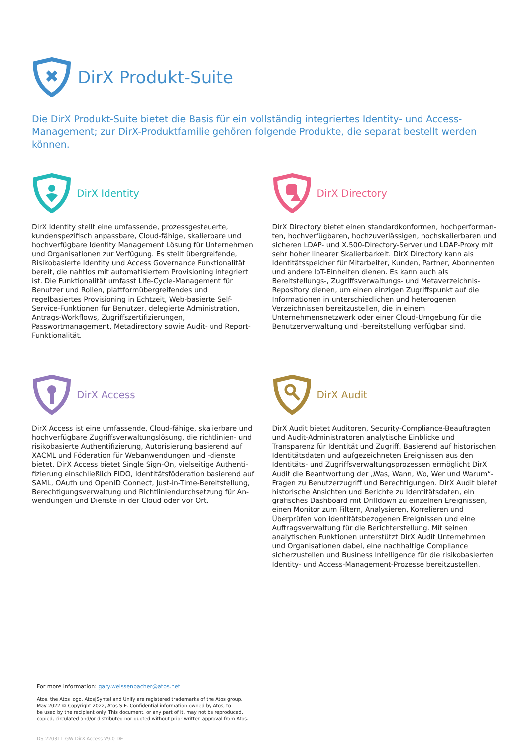✖
DirX Produkt-Suite
Die DirX Produkt-Suite bietet die Basis für ein vollständig integriertes Identity- und Access-Management; zur DirX-Produktfamilie gehören folgende Produkte, die separat bestellt werden können.
DirX Identity
DirX Identity stellt eine umfassende, prozessgesteuerte, kunden­spezifisch anpassbare, Cloud-fähige, skalierbare und hochver­fügbare Identity Management Lösung für Unternehmen und Organisationen zur Verfügung. Es stellt übergreifende, Risiko­basierte Identity und Access Governance Funktionalität bereit, die nahtlos mit automatisiertem Provisioning integriert ist. Die Funktionalität umfasst Life-Cycle-Management für Benutzer und Rollen, plattformübergreifendes und regelbasiertes Provisioning in Echtzeit, Web-basierte Self-Service-Funktionen für Benutzer, delegierte Administration, Antrags-Workflows, Zugriffszertifizie­rungen, Passwortmanagement, Metadirectory sowie Audit- und Report-Funktionalität.
DirX Directory
DirX Directory bietet einen standardkonformen, hochperforman­ten, hochverfügbaren, hochzuverlässigen, hochskalierbaren und sicheren LDAP- und X.500-Directory-Server und LDAP-Proxy mit sehr hoher linearer Skalierbarkeit. DirX Directory kann als Identi­tätsspeicher für Mitarbeiter, Kunden, Partner, Abonnenten und andere IoT-Einheiten dienen. Es kann auch als Bereitstellungs-, Zugriffsverwaltungs- und Metaverzeichnis-Repository dienen, um einen einzigen Zugriffspunkt auf die Informationen in unter­schiedlichen und heterogenen Verzeichnissen bereitzustellen, die in einem Unternehmensnetzwerk oder einer Cloud-Umge­bung für die Benutzerverwaltung und -bereitstellung verfügbar sind.
DirX Access
DirX Access ist eine umfassende, Cloud-fähige, skalierbare und hochverfügbare Zugriffsverwaltungslösung, die richtlinien- und risikobasierte Authentifizierung, Autorisierung basierend auf XACML und Föderation für Webanwendungen und -dienste bietet. DirX Access bietet Single Sign-On, vielseitige Authenti­fizierung einschließlich FIDO, Identitätsföderation basierend auf SAML, OAuth und OpenID Connect, Just-in-Time-Bereitstellung, Berechtigungsverwaltung und Richtliniendurchsetzung für An­wendungen und Dienste in der Cloud oder vor Ort.
DirX Audit
DirX Audit bietet Auditoren, Security-Compliance-Beauftragten und Audit-Administratoren analytische Einblicke und Transparenz für Identität und Zugriff. Basierend auf historischen Identitäts­daten und aufgezeichneten Ereignissen aus den Identitäts- und Zugriffsverwaltungsprozessen ermöglicht DirX Audit die Be­antwortung der „Was, Wann, Wo, Wer und Warum“-Fragen zu Benutzerzugriff und Berechtigungen. DirX Audit bietet histori­sche Ansichten und Berichte zu Identitätsdaten, ein grafisches Dashboard mit Drilldown zu einzelnen Ereignissen, einen Monitor zum Filtern, Analysieren, Korrelieren und Überprüfen von identi­tätsbezogenen Ereignissen und eine Auftragsverwaltung für die Berichterstellung. Mit seinen analytischen Funktionen unterstützt DirX Audit Unternehmen und Organisationen dabei, eine nach­haltige Compliance sicherzustellen und Business Intelligence für die risikobasierten Identity- und Access-Management-Prozesse bereitzustellen.
For more information: gary.weissenbacher@atos.net
Atos, the Atos logo, Atos|Syntel and Unify are registered trademarks of the Atos group.
May 2022 © Copyright 2022, Atos S.E. Confidential information owned by Atos, to
be used by the recipient only. This document, or any part of it, may not be reproduced,
copied, circulated and/or distributed nor quoted without prior written approval from Atos.
DS-220311-GW-DirX-Access-V9.0-DE